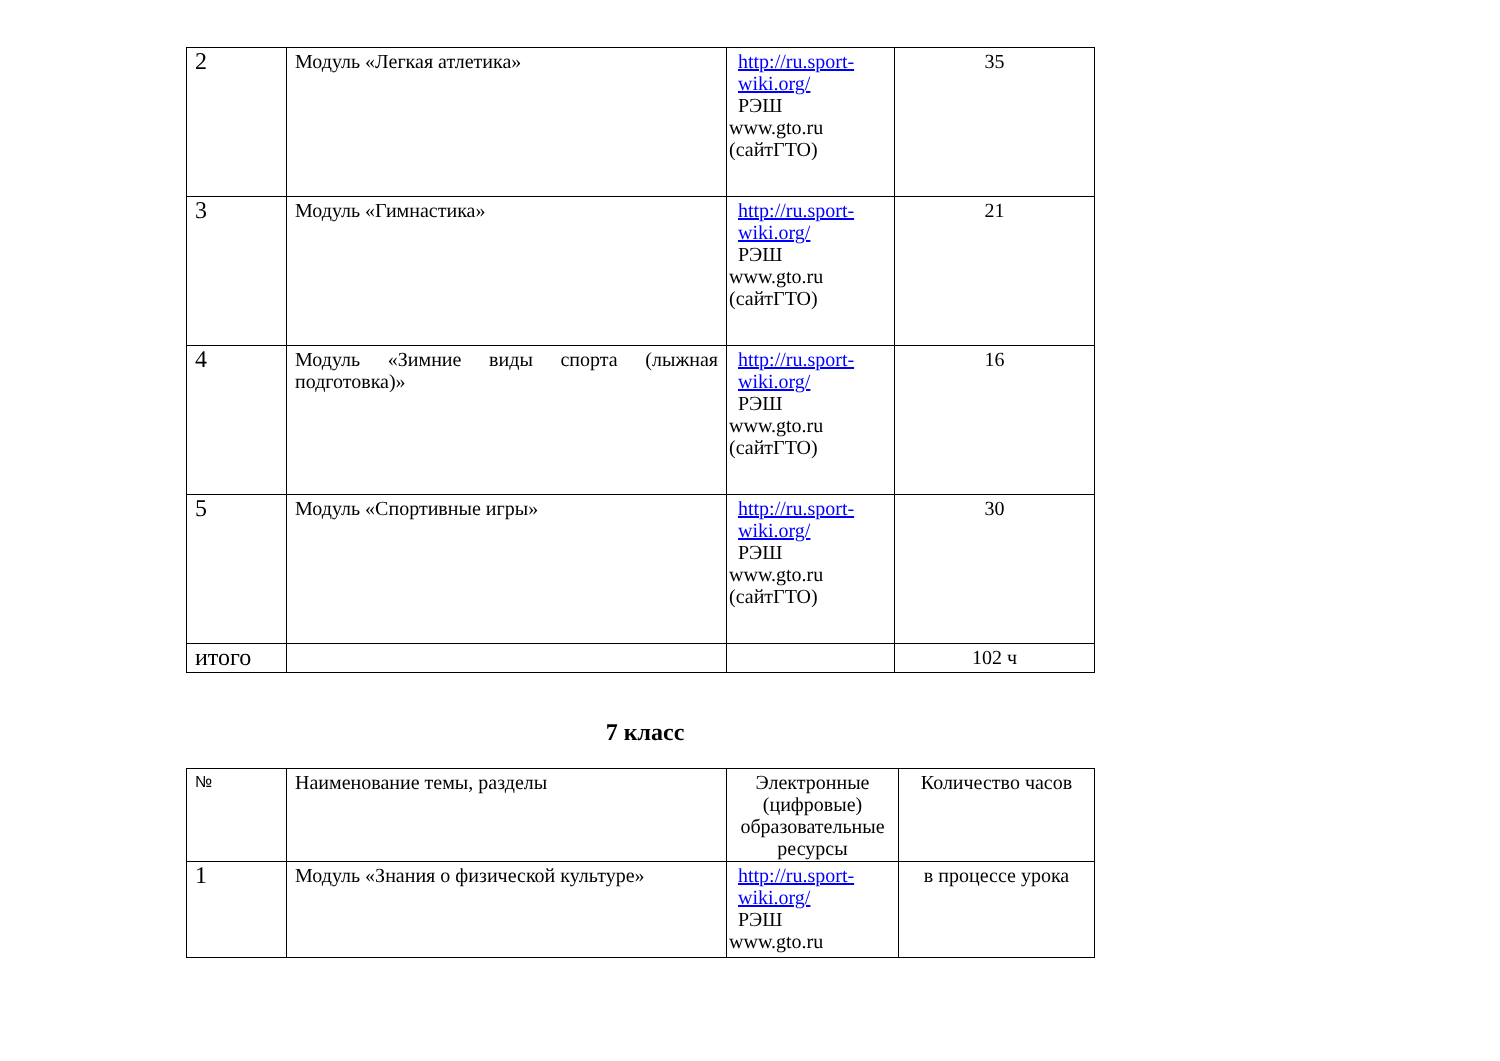| 2 | Модуль «Легкая атлетика» | http://ru.sport-wiki.org/ РЭШ www.gto.ru (сайтГТО) | 35 |
| 3 | Модуль «Гимнастика» | http://ru.sport-wiki.org/ РЭШ www.gto.ru (сайтГТО) | 21 |
| 4 | Модуль «Зимние виды спорта (лыжная подготовка)» | http://ru.sport-wiki.org/ РЭШ www.gto.ru (сайтГТО) | 16 |
| 5 | Модуль «Спортивные игры» | http://ru.sport-wiki.org/ РЭШ www.gto.ru (сайтГТО) | 30 |
| итого | | | 102 ч |
7 класс
| № | Наименование темы, разделы | Электронные (цифровые) образовательные ресурсы | Количество часов |
| 1 | Модуль «Знания о физической культуре» | http://ru.sport-wiki.org/ РЭШ www.gto.ru | в процессе урока |